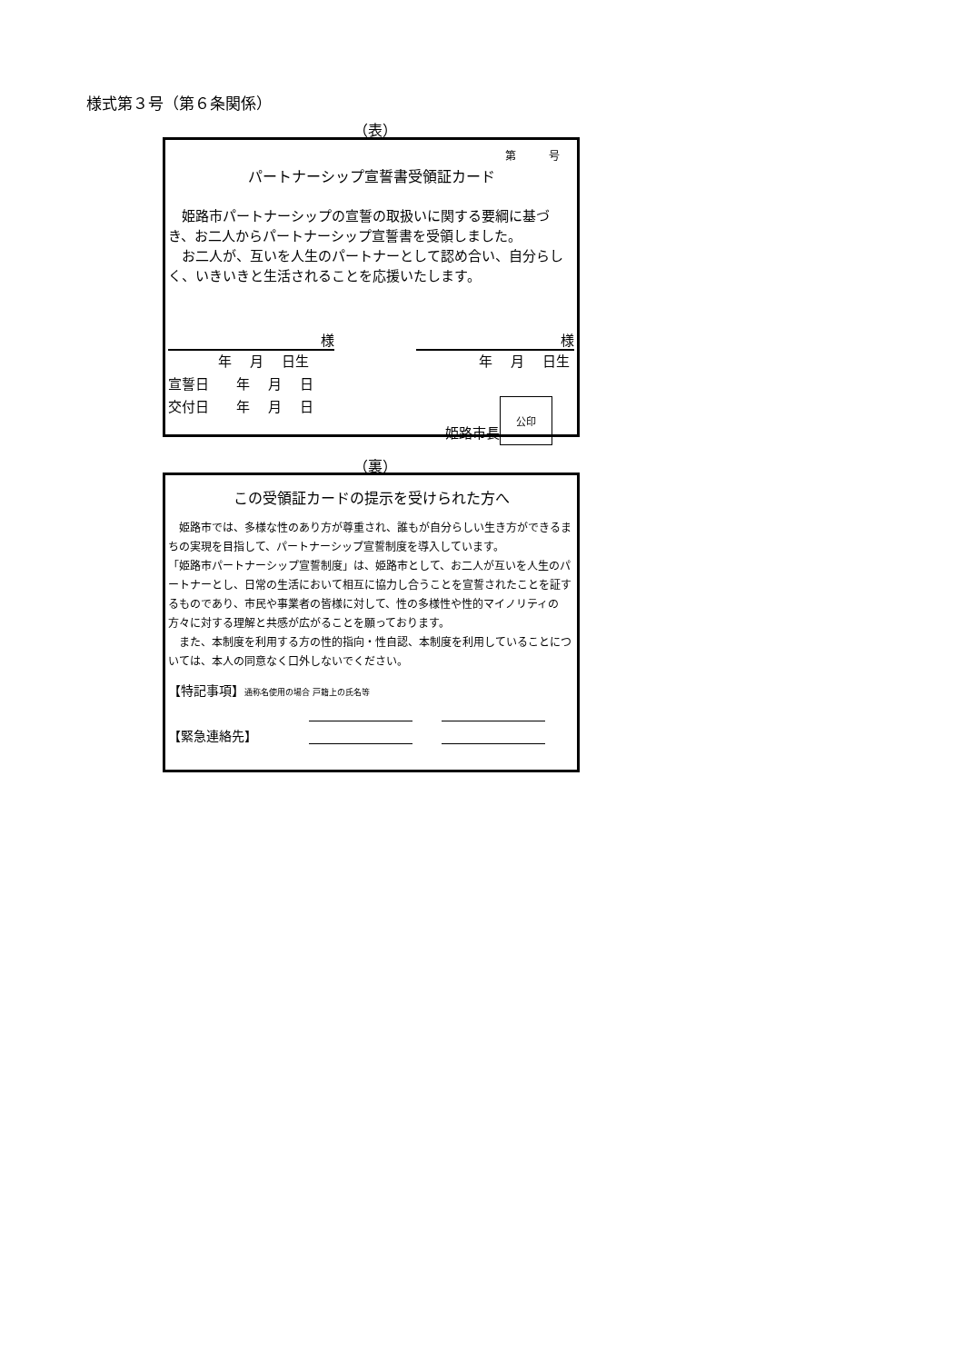様式第３号（第６条関係）
（表）
第　　　号
パートナーシップ宣誓書受領証カード
　姫路市パートナーシップの宣誓の取扱いに関する要綱に基づき、お二人からパートナーシップ宣誓書を受領しました。
　お二人が、互いを人生のパートナーとして認め合い、自分らしく、いきいきと生活されることを応援いたします。
様 様
年　 月　 日生 年　 月　 日生
宣誓日　　年　 月　 日
交付日　　年　 月　 日
姫路市長
公印
（裏）
この受領証カードの提示を受けられた方へ
　姫路市では、多様な性のあり方が尊重され、誰もが自分らしい生き方ができるまちの実現を目指して、パートナーシップ宣誓制度を導入しています。
「姫路市パートナーシップ宣誓制度」は、姫路市として、お二人が互いを人生のパートナーとし、日常の生活において相互に協力し合うことを宣誓されたことを証するものであり、市民や事業者の皆様に対して、性の多様性や性的マイノリティの方々に対する理解と共感が広がることを願っております。
　また、本制度を利用する方の性的指向・性自認、本制度を利用していることについては、本人の同意なく口外しないでください。
【特記事項】通称名使用の場合 戸籍上の氏名等
【緊急連絡先】